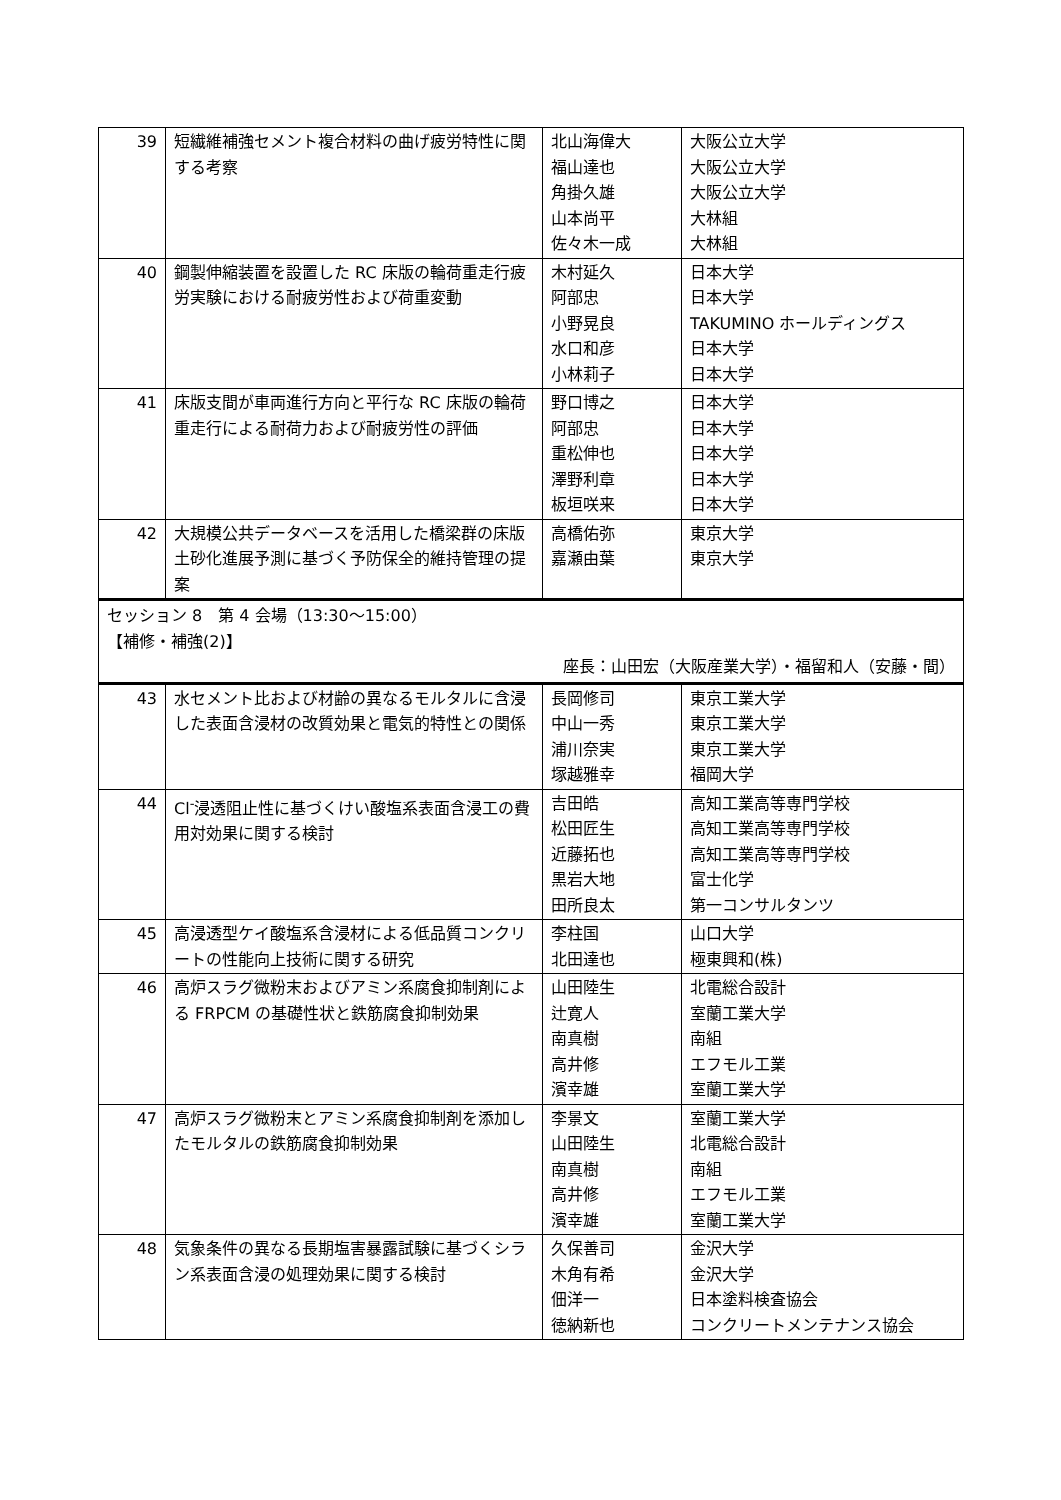| 39 | 短繊維補強セメント複合材料の曲げ疲労特性に関する考察 | 北山海偉大 福山達也 角掛久雄 山本尚平 佐々木一成 | 大阪公立大学 大阪公立大学 大阪公立大学 大林組 大林組 |
| 40 | 鋼製伸縮装置を設置した RC 床版の輪荷重走行疲労実験における耐疲労性および荷重変動 | 木村延久 阿部忠 小野晃良 水口和彦 小林莉子 | 日本大学 日本大学 TAKUMINO ホールディングス 日本大学 日本大学 |
| 41 | 床版支間が車両進行方向と平行な RC 床版の輪荷重走行による耐荷力および耐疲労性の評価 | 野口博之 阿部忠 重松伸也 澤野利章 板垣咲来 | 日本大学 日本大学 日本大学 日本大学 日本大学 |
| 42 | 大規模公共データベースを活用した橋梁群の床版土砂化進展予測に基づく予防保全的維持管理の提案 | 高橋佑弥 嘉瀬由葉 | 東京大学 東京大学 |
| セッション 8 第 4 会場（13:30～15:00） 【補修・補強(2)】 座長：山田宏（大阪産業大学）・福留和人（安藤・間） | | | |
| 43 | 水セメント比および材齢の異なるモルタルに含浸した表面含浸材の改質効果と電気的特性との関係 | 長岡修司 中山一秀 浦川奈実 塚越雅幸 | 東京工業大学 東京工業大学 東京工業大学 福岡大学 |
| 44 | Cl<sup>-</sup>浸透阻止性に基づくけい酸塩系表面含浸工の費用対効果に関する検討 | 吉田皓 松田匠生 近藤拓也 黒岩大地 田所良太 | 高知工業高等専門学校 高知工業高等専門学校 高知工業高等専門学校 富士化学 第一コンサルタンツ |
| 45 | 高浸透型ケイ酸塩系含浸材による低品質コンクリートの性能向上技術に関する研究 | 李柱国 北田達也 | 山口大学 極東興和(株) |
| 46 | 高炉スラグ微粉末およびアミン系腐食抑制剤による FRPCM の基礎性状と鉄筋腐食抑制効果 | 山田陸生 辻寛人 南真樹 高井修 濱幸雄 | 北電総合設計 室蘭工業大学 南組 エフモル工業 室蘭工業大学 |
| 47 | 高炉スラグ微粉末とアミン系腐食抑制剤を添加したモルタルの鉄筋腐食抑制効果 | 李景文 山田陸生 南真樹 高井修 濱幸雄 | 室蘭工業大学 北電総合設計 南組 エフモル工業 室蘭工業大学 |
| 48 | 気象条件の異なる長期塩害暴露試験に基づくシラン系表面含浸の処理効果に関する検討 | 久保善司 木角有希 佃洋一 徳納新也 | 金沢大学 金沢大学 日本塗料検査協会 コンクリートメンテナンス協会 |